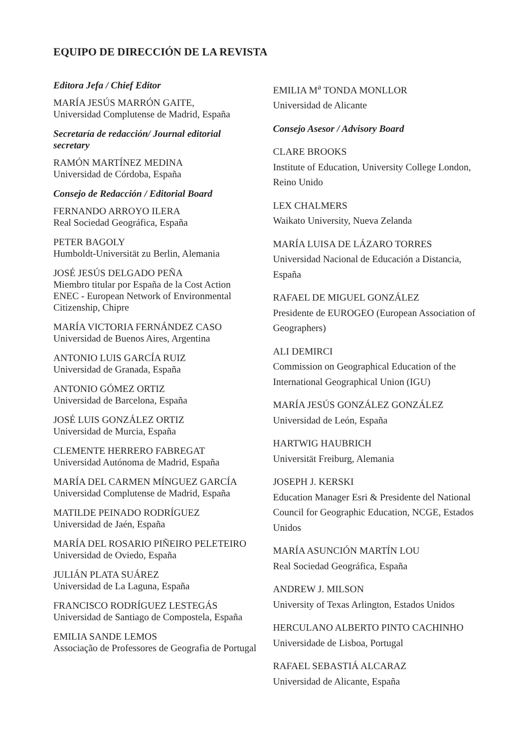EQUIPO DE DIRECCIÓN DE LA REVISTA
Editora Jefa / Chief Editor
MARÍA JESÚS MARRÓN GAITE,
Universidad Complutense de Madrid, España
Secretaría de redacción/ Journal editorial secretary
RAMÓN MARTÍNEZ MEDINA
Universidad de Córdoba, España
Consejo de Redacción / Editorial Board
FERNANDO ARROYO ILERA
Real Sociedad Geográfica, España
PETER BAGOLY
Humboldt-Universität zu Berlin, Alemania
JOSÉ JESÚS DELGADO PEÑA
Miembro titular por España de la Cost Action ENEC - European Network of Environmental Citizenship, Chipre
MARÍA VICTORIA FERNÁNDEZ CASO
Universidad de Buenos Aires, Argentina
ANTONIO LUIS GARCÍA RUIZ
Universidad de Granada, España
ANTONIO GÓMEZ ORTIZ
Universidad de Barcelona, España
JOSÉ LUIS GONZÁLEZ ORTIZ
Universidad de Murcia, España
CLEMENTE HERRERO FABREGAT
Universidad Autónoma de Madrid, España
MARÍA DEL CARMEN MÍNGUEZ GARCÍA
Universidad Complutense de Madrid, España
MATILDE PEINADO RODRÍGUEZ
Universidad de Jaén, España
MARÍA DEL ROSARIO PIÑEIRO PELETEIRO
Universidad de Oviedo, España
JULIÁN PLATA SUÁREZ
Universidad de La Laguna, España
FRANCISCO RODRÍGUEZ LESTEGÁS
Universidad de Santiago de Compostela, España
EMILIA SANDE LEMOS
Associação de Professores de Geografia de Portugal
EMILIA M<sup>a</sup> TONDA MONLLOR
Universidad de Alicante
Consejo Asesor / Advisory Board
CLARE BROOKS
Institute of Education, University College London, Reino Unido
LEX CHALMERS
Waikato University, Nueva Zelanda
MARÍA LUISA DE LÁZARO TORRES
Universidad Nacional de Educación a Distancia, España
RAFAEL DE MIGUEL GONZÁLEZ
Presidente de EUROGEO (European Association of Geographers)
ALI DEMIRCI
Commission on Geographical Education of the International Geographical Union (IGU)
MARÍA JESÚS GONZÁLEZ GONZÁLEZ
Universidad de León, España
HARTWIG HAUBRICH
Universität Freiburg, Alemania
JOSEPH J. KERSKI
Education Manager Esri & Presidente del National Council for Geographic Education, NCGE, Estados Unidos
MARÍA ASUNCIÓN MARTÍN LOU
Real Sociedad Geográfica, España
ANDREW J. MILSON
University of Texas Arlington, Estados Unidos
HERCULANO ALBERTO PINTO CACHINHO
Universidade de Lisboa, Portugal
RAFAEL SEBASTIÁ ALCARAZ
Universidad de Alicante, España